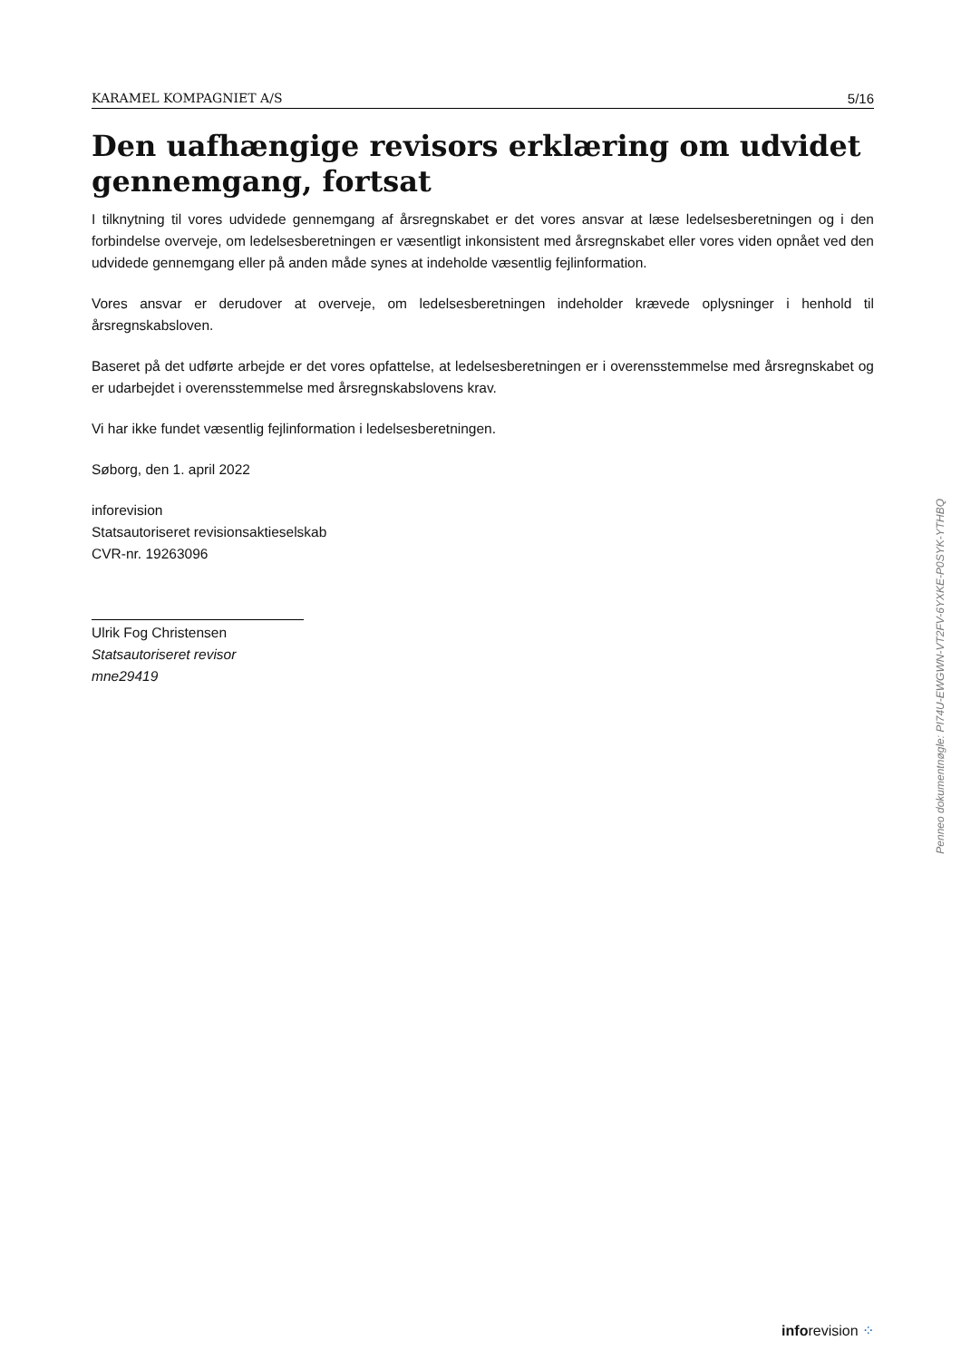KARAMEL KOMPAGNIET A/S 5/16
Den uafhængige revisors erklæring om udvidet gennemgang, fortsat
I tilknytning til vores udvidede gennemgang af årsregnskabet er det vores ansvar at læse ledelsesberetningen og i den forbindelse overveje, om ledelsesberetningen er væsentligt inkonsistent med årsregnskabet eller vores viden opnået ved den udvidede gennemgang eller på anden måde synes at indeholde væsentlig fejlinformation.
Vores ansvar er derudover at overveje, om ledelsesberetningen indeholder krævede oplysninger i henhold til årsregnskabsloven.
Baseret på det udførte arbejde er det vores opfattelse, at ledelsesberetningen er i overensstemmelse med årsregnskabet og er udarbejdet i overensstemmelse med årsregnskabslovens krav.
Vi har ikke fundet væsentlig fejlinformation i ledelsesberetningen.
Søborg, den 1. april 2022
inforevision
Statsautoriseret revisionsaktieselskab
CVR-nr. 19263096
Ulrik Fog Christensen
Statsautoriseret revisor
mne29419
Penneo dokumentnøgle: PI74U-EWGWN-VT2FV-6YXKE-P0SYK-YTHBQ
inforevision ⁘